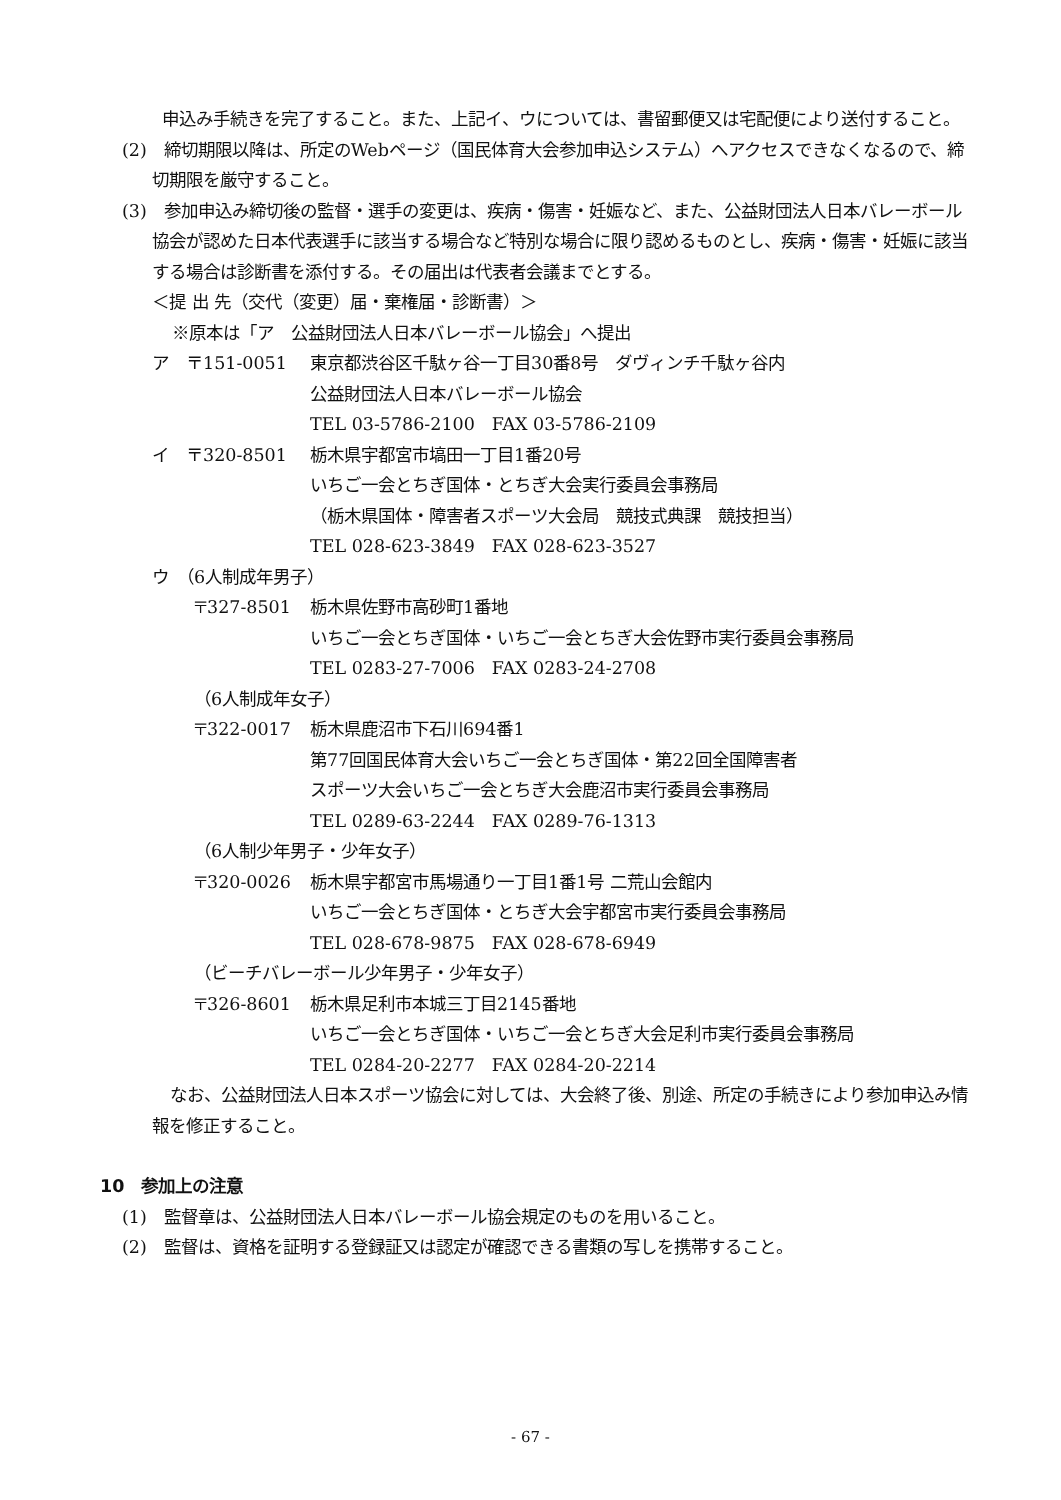申込み手続きを完了すること。また、上記イ、ウについては、書留郵便又は宅配便により送付すること。
(2)　締切期限以降は、所定のWebページ（国民体育大会参加申込システム）へアクセスできなくなるので、締切期限を厳守すること。
(3)　参加申込み締切後の監督・選手の変更は、疾病・傷害・妊娠など、また、公益財団法人日本バレーボール協会が認めた日本代表選手に該当する場合など特別な場合に限り認めるものとし、疾病・傷害・妊娠に該当する場合は診断書を添付する。その届出は代表者会議までとする。
＜提 出 先（交代（変更）届・棄権届・診断書）＞
※原本は「ア　公益財団法人日本バレーボール協会」へ提出
ア　〒151-0051 東京都渋谷区千駄ヶ谷一丁目30番8号　ダヴィンチ千駄ヶ谷内
公益財団法人日本バレーボール協会
TEL 03-5786-2100　FAX 03-5786-2109
イ　〒320-8501 栃木県宇都宮市塙田一丁目1番20号
いちご一会とちぎ国体・とちぎ大会実行委員会事務局
（栃木県国体・障害者スポーツ大会局　競技式典課　競技担当）
TEL 028-623-3849　FAX 028-623-3527
ウ　（6人制成年男子）
〒327-8501 栃木県佐野市高砂町1番地
いちご一会とちぎ国体・いちご一会とちぎ大会佐野市実行委員会事務局
TEL 0283-27-7006　FAX 0283-24-2708
（6人制成年女子）
〒322-0017 栃木県鹿沼市下石川694番1
第77回国民体育大会いちご一会とちぎ国体・第22回全国障害者
スポーツ大会いちご一会とちぎ大会鹿沼市実行委員会事務局
TEL 0289-63-2244　FAX 0289-76-1313
（6人制少年男子・少年女子）
〒320-0026 栃木県宇都宮市馬場通り一丁目1番1号 二荒山会館内
いちご一会とちぎ国体・とちぎ大会宇都宮市実行委員会事務局
TEL 028-678-9875　FAX 028-678-6949
（ビーチバレーボール少年男子・少年女子）
〒326-8601 栃木県足利市本城三丁目2145番地
いちご一会とちぎ国体・いちご一会とちぎ大会足利市実行委員会事務局
TEL 0284-20-2277　FAX 0284-20-2214
なお、公益財団法人日本スポーツ協会に対しては、大会終了後、別途、所定の手続きにより参加申込み情報を修正すること。
10　参加上の注意
(1)　監督章は、公益財団法人日本バレーボール協会規定のものを用いること。
(2)　監督は、資格を証明する登録証又は認定が確認できる書類の写しを携帯すること。
- 67 -